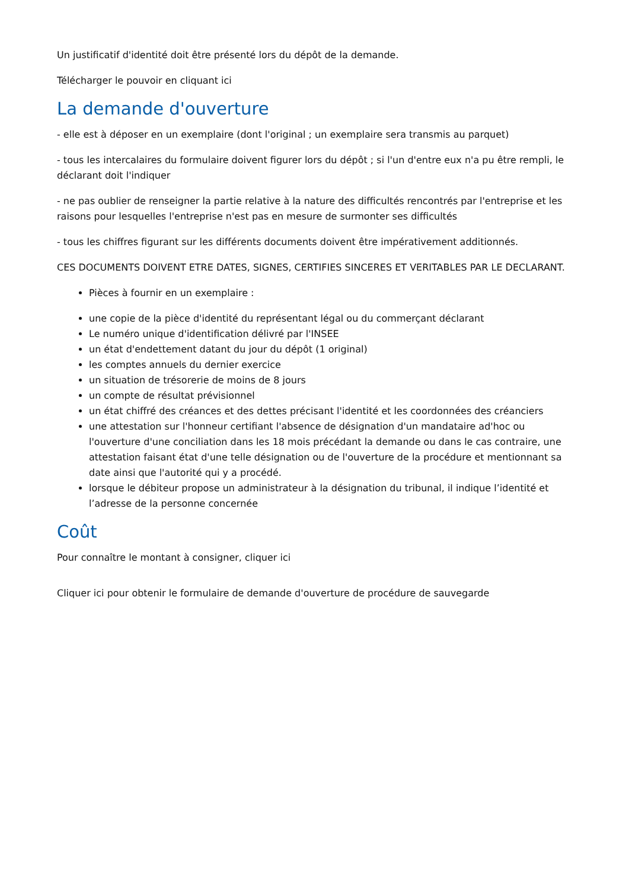Un justificatif d'identité doit être présenté lors du dépôt de la demande.
Télécharger le pouvoir en cliquant ici
La demande d'ouverture
- elle est à déposer en un exemplaire (dont l'original ; un exemplaire sera transmis au parquet)
- tous les intercalaires du formulaire doivent figurer lors du dépôt ; si l'un d'entre eux n'a pu être rempli, le déclarant doit l'indiquer
- ne pas oublier de renseigner la partie relative à la nature des difficultés rencontrés par l'entreprise et les raisons pour lesquelles l'entreprise n'est pas en mesure de surmonter ses difficultés
- tous les chiffres figurant sur les différents documents doivent être impérativement additionnés.
CES DOCUMENTS DOIVENT ETRE DATES, SIGNES, CERTIFIES SINCERES ET VERITABLES PAR LE DECLARANT.
Pièces à fournir en un exemplaire :
une copie de la pièce d'identité du représentant légal ou du commerçant déclarant
Le numéro unique d'identification délivré par l'INSEE
un état d'endettement datant du jour du dépôt (1 original)
les comptes annuels du dernier exercice
un situation de trésorerie de moins de 8 jours
un compte de résultat prévisionnel
un état chiffré des créances et des dettes précisant l'identité et les coordonnées des créanciers
une attestation sur l'honneur certifiant l'absence de désignation d'un mandataire ad'hoc ou l'ouverture d'une conciliation dans les 18 mois précédant la demande ou dans le cas contraire, une attestation faisant état d'une telle désignation ou de l'ouverture de la procédure et mentionnant sa date ainsi que l'autorité qui y a procédé.
lorsque le débiteur propose un administrateur à la désignation du tribunal, il indique l’identité et l’adresse de la personne concernée
Coût
Pour connaître le montant à consigner, cliquer ici
Cliquer ici pour obtenir le formulaire de demande d'ouverture de procédure de sauvegarde